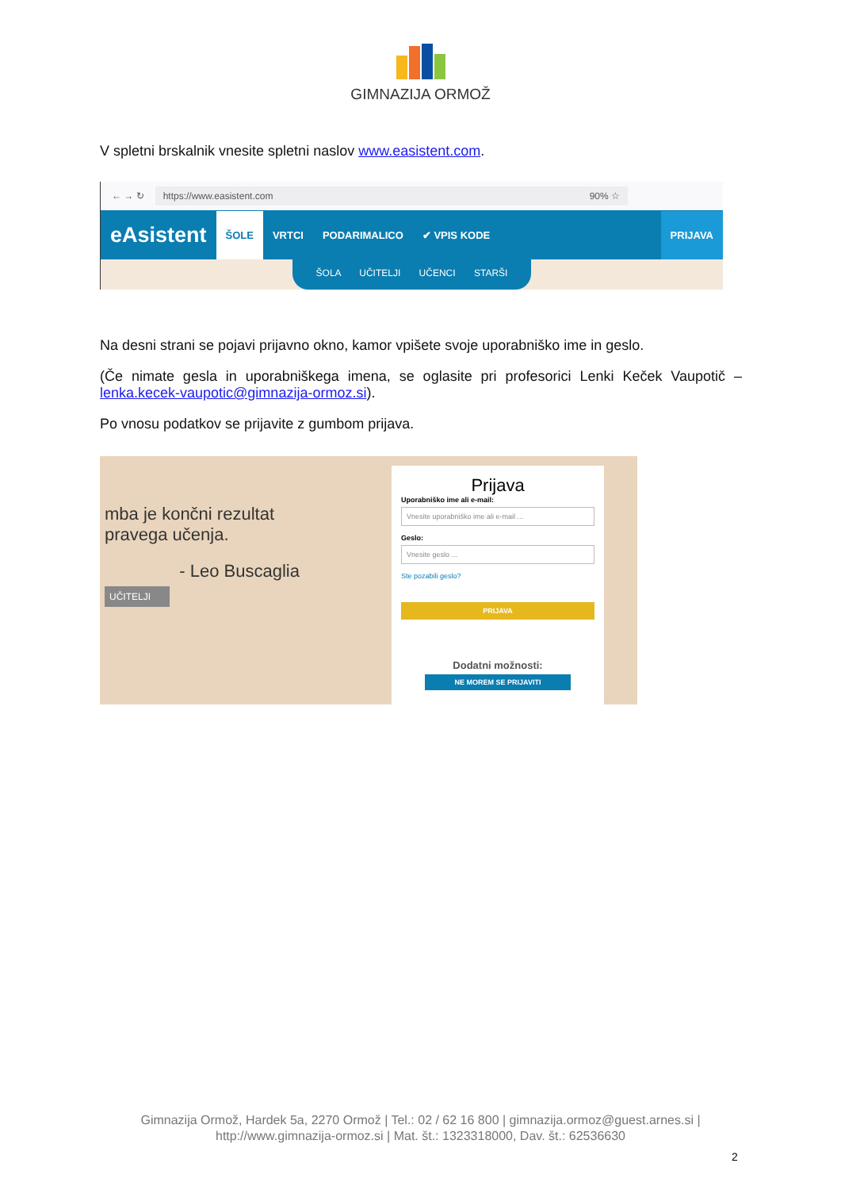GIMNAZIJA ORMOŽ
V spletni brskalnik vnesite spletni naslov www.easistent.com.
← → ↻
https://www.easistent.com 90% ☆
eAsistent
ŠOLE
VRTCI PODARIMALICO ✔ VPIS KODE
PRIJAVA
ŠOLA UČITELJI UČENCI STARŠI
Na desni strani se pojavi prijavno okno, kamor vpišete svoje uporabniško ime in geslo.
(Če nimate gesla in uporabniškega imena, se oglasite pri profesorici Lenki Keček Vaupotič – lenka.kecek-vaupotic@gimnazija-ormoz.si).
Po vnosu podatkov se prijavite z gumbom prijava.
mba je končni rezultat
pravega učenja.
- Leo Buscaglia
UČITELJI
Prijava
Uporabniško ime ali e-mail:
Vnesite uporabniško ime ali e-mail ...
Geslo:
Vnesite geslo ...
Ste pozabili geslo?
PRIJAVA
Dodatni možnosti:
NE MOREM SE PRIJAVITI
Gimnazija Ormož, Hardek 5a, 2270 Ormož | Tel.: 02 / 62 16 800 | gimnazija.ormoz@guest.arnes.si |
http://www.gimnazija-ormoz.si | Mat. št.: 1323318000, Dav. št.: 62536630
2